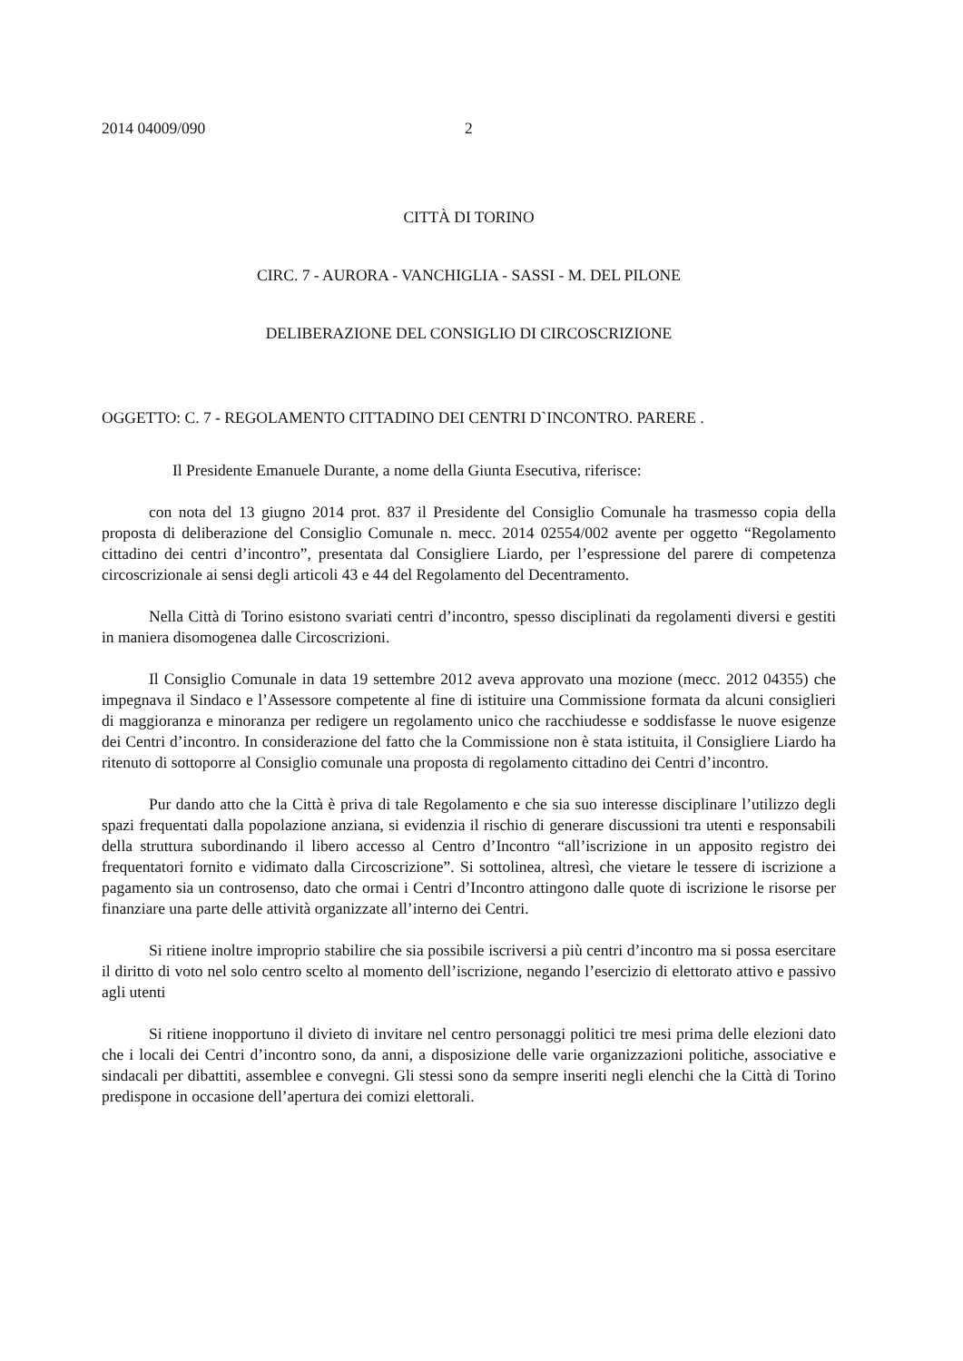2014 04009/090 2
CITTÀ DI TORINO
CIRC. 7 - AURORA - VANCHIGLIA - SASSI - M. DEL PILONE
DELIBERAZIONE DEL CONSIGLIO DI CIRCOSCRIZIONE
OGGETTO: C. 7 - REGOLAMENTO CITTADINO DEI CENTRI D`INCONTRO. PARERE .
Il Presidente Emanuele Durante, a nome della Giunta Esecutiva, riferisce:
con nota del 13 giugno 2014 prot. 837 il Presidente del Consiglio Comunale ha trasmesso copia della proposta di deliberazione del Consiglio Comunale n. mecc. 2014 02554/002 avente per oggetto “Regolamento cittadino dei centri d’incontro”, presentata dal Consigliere Liardo, per l’espressione del parere di competenza circoscrizionale ai sensi degli articoli 43 e 44 del Regolamento del Decentramento.
Nella Città di Torino esistono svariati centri d’incontro, spesso disciplinati da regolamenti diversi e gestiti in maniera disomogenea dalle Circoscrizioni.
Il Consiglio Comunale in data 19 settembre 2012 aveva approvato una mozione (mecc. 2012 04355) che impegnava il Sindaco e l’Assessore competente al fine di istituire una Commissione formata da alcuni consiglieri di maggioranza e minoranza per redigere un regolamento unico che racchiudesse e soddisfasse le nuove esigenze dei Centri d’incontro. In considerazione del fatto che la Commissione non è stata istituita, il Consigliere Liardo ha ritenuto di sottoporre al Consiglio comunale una proposta di regolamento cittadino dei Centri d’incontro.
Pur dando atto che la Città è priva di tale Regolamento e che sia suo interesse disciplinare l’utilizzo degli spazi frequentati dalla popolazione anziana, si evidenzia il rischio di generare discussioni tra utenti e responsabili della struttura subordinando il libero accesso al Centro d’Incontro “all’iscrizione in un apposito registro dei frequentatori fornito e vidimato dalla Circoscrizione”. Si sottolinea, altresì, che vietare le tessere di iscrizione a pagamento sia un controsenso, dato che ormai i Centri d’Incontro attingono dalle quote di iscrizione le risorse per finanziare una parte delle attività organizzate all’interno dei Centri.
Si ritiene inoltre improprio stabilire che sia possibile iscriversi a più centri d’incontro ma si possa esercitare il diritto di voto nel solo centro scelto al momento dell’iscrizione, negando l’esercizio di elettorato attivo e passivo agli utenti
Si ritiene inopportuno il divieto di invitare nel centro personaggi politici tre mesi prima delle elezioni dato che i locali dei Centri d’incontro sono, da anni, a disposizione delle varie organizzazioni politiche, associative e sindacali per dibattiti, assemblee e convegni. Gli stessi sono da sempre inseriti negli elenchi che la Città di Torino predispone in occasione dell’apertura dei comizi elettorali.